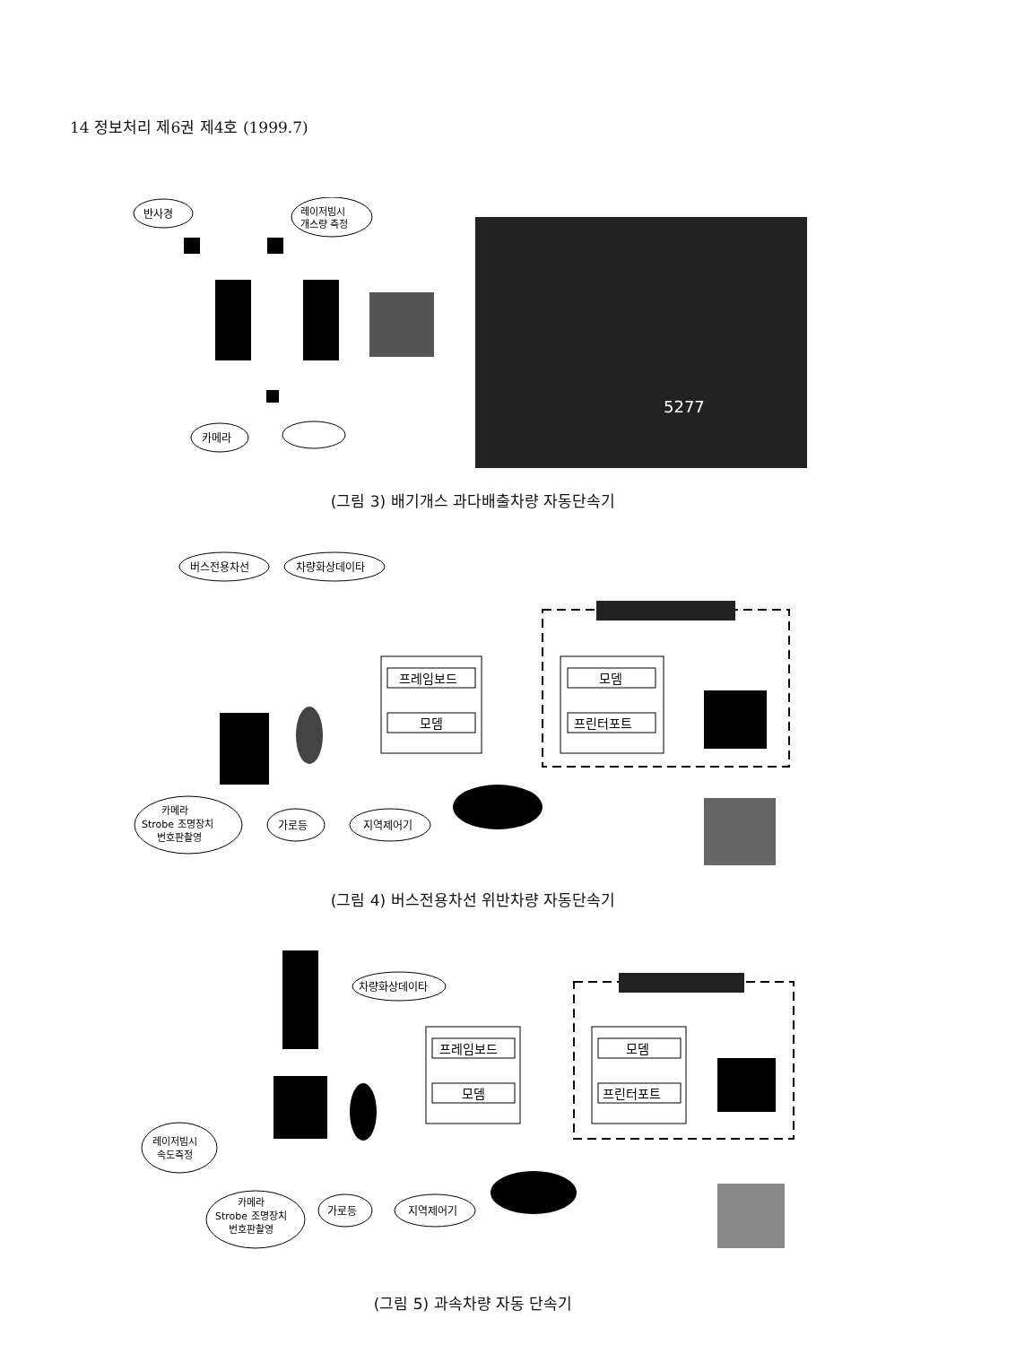14 정보처리 제6권 제4호 (1999.7)
반사경
레이저빔시
개스량 측정
카메라
5277
(그림 3) 배기개스 과다배출차량 자동단속기
버스전용차선
차량화상데이타
프레임보드
모뎀
모뎀
프린터포트
카메라
Strobe 조명장치
번호판촬영
가로등
지역제어기
(그림 4) 버스전용차선 위반차량 자동단속기
차량화상데이타
프레임보드
모뎀
모뎀
프린터포트
레이저빔시
속도측정
카메라
Strobe 조명장치
번호판촬영
가로등
지역제어기
(그림 5) 과속차량 자동 단속기